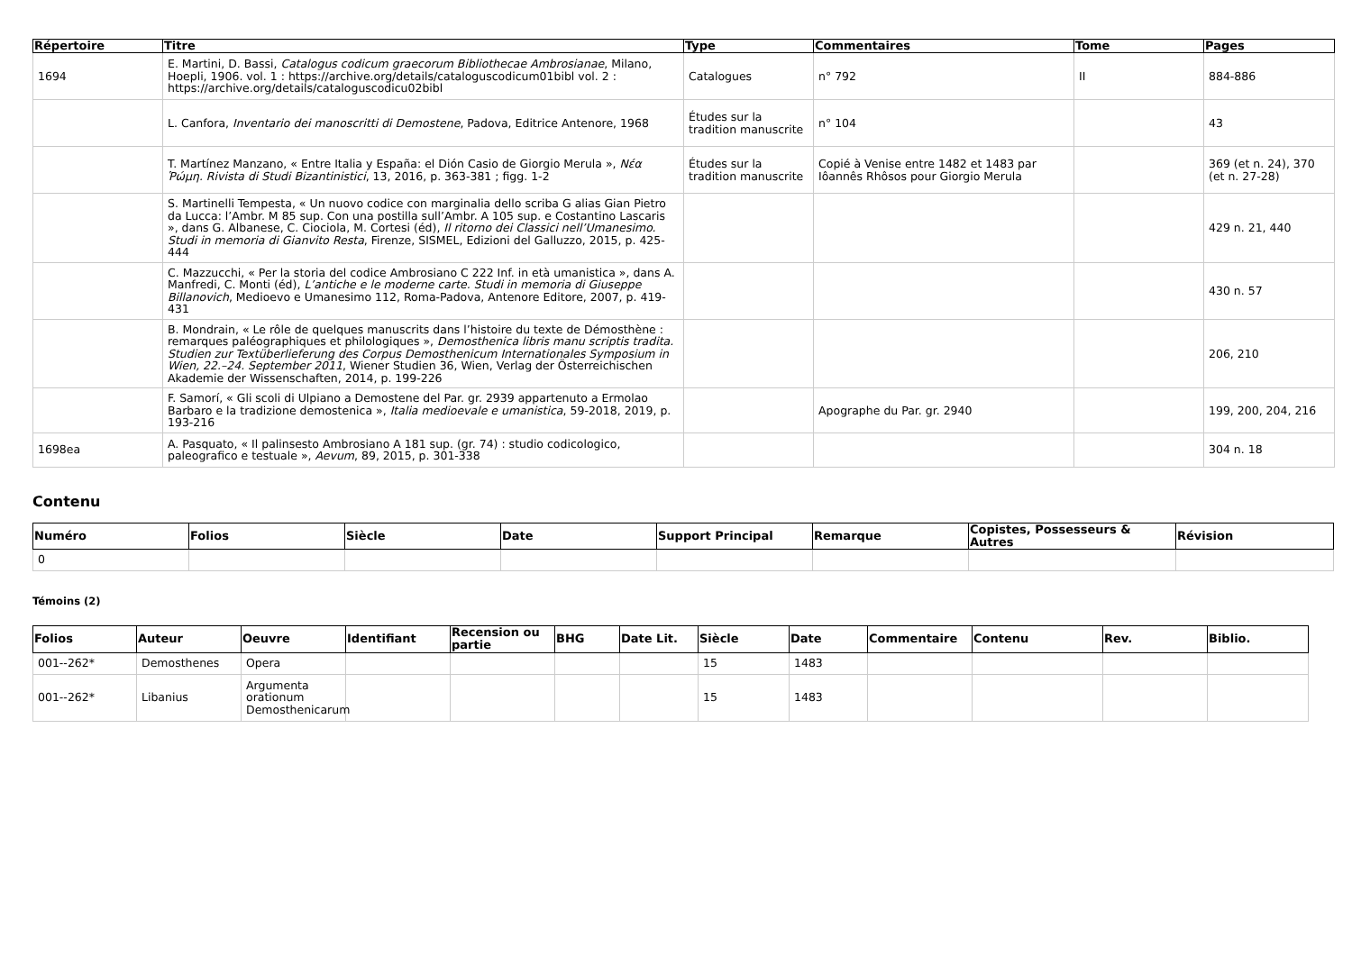| Répertoire | Titre | Type | Commentaires | Tome | Pages |
| --- | --- | --- | --- | --- | --- |
| 1694 | E. Martini, D. Bassi, Catalogus codicum graecorum Bibliothecae Ambrosianae , Milano, Hoepli, 1906. vol. 1 : https://archive.org/details/cataloguscodicum01bibl vol. 2 : https://archive.org/details/cataloguscodicu02bibl | Catalogues | n° 792 | II | 884-886 |
| | L. Canfora, Inventario dei manoscritti di Demostene , Padova, Editrice Antenore, 1968 | Études sur la tradition manuscrite | n° 104 | | 43 |
| | T. Martínez Manzano, « Entre Italia y España: el Dión Casio de Giorgio Merula », Νέα Ῥώμη. Rivista di Studi Bizantinistici , 13, 2016, p. 363-381 ; figg. 1-2 | Études sur la tradition manuscrite | Copié à Venise entre 1482 et 1483 par Iôannês Rhôsos pour Giorgio Merula | | 369 (et n. 24), 370 (et n. 27-28) |
| | S. Martinelli Tempesta, « Un nuovo codice con marginalia dello scriba G alias Gian Pietro da Lucca: l’Ambr. M 85 sup. Con una postilla sull’Ambr. A 105 sup. e Costantino Lascaris », dans G. Albanese, C. Ciociola, M. Cortesi (éd), Il ritorno dei Classici nell’Umanesimo. Studi in memoria di Gianvito Resta , Firenze, SISMEL, Edizioni del Galluzzo, 2015, p. 425-444 | | | | 429 n. 21, 440 |
| | C. Mazzucchi, « Per la storia del codice Ambrosiano C 222 Inf. in età umanistica », dans A. Manfredi, C. Monti (éd), L’antiche e le moderne carte. Studi in memoria di Giuseppe Billanovich , Medioevo e Umanesimo 112, Roma-Padova, Antenore Editore, 2007, p. 419-431 | | | | 430 n. 57 |
| | B. Mondrain, « Le rôle de quelques manuscrits dans l’histoire du texte de Démosthène : remarques paléographiques et philologiques », Demosthenica libris manu scriptis tradita. Studien zur Textüberlieferung des Corpus Demosthenicum Internationales Symposium in Wien, 22.–24. September 2011 , Wiener Studien 36, Wien, Verlag der Österreichischen Akademie der Wissenschaften, 2014, p. 199-226 | | | | 206, 210 |
| | F. Samorí, « Gli scoli di Ulpiano a Demostene del Par. gr. 2939 appartenuto a Ermolao Barbaro e la tradizione demostenica », Italia medioevale e umanistica , 59-2018, 2019, p. 193-216 | | Apographe du Par. gr. 2940 | | 199, 200, 204, 216 |
| 1698ea | A. Pasquato, « Il palinsesto Ambrosiano A 181 sup. (gr. 74) : studio codicologico, paleografico e testuale », Aevum , 89, 2015, p. 301-338 | | | | 304 n. 18 |
Contenu
| Numéro | Folios | Siècle | Date | Support Principal | Remarque | Copistes, Possesseurs & Autres | Révision |
| --- | --- | --- | --- | --- | --- | --- | --- |
| 0 | | | | | | | |
Témoins (2)
| Folios | Auteur | Oeuvre | Identifiant | Recension ou partie | BHG | Date Lit. | Siècle | Date | Commentaire | Contenu | Rev. | Biblio. |
| --- | --- | --- | --- | --- | --- | --- | --- | --- | --- | --- | --- | --- |
| 001--262* | Demosthenes | Opera | | | | | 15 | 1483 | | | | |
| 001--262* | Libanius | Argumenta orationum Demosthenicarum | | | | | 15 | 1483 | | | | |